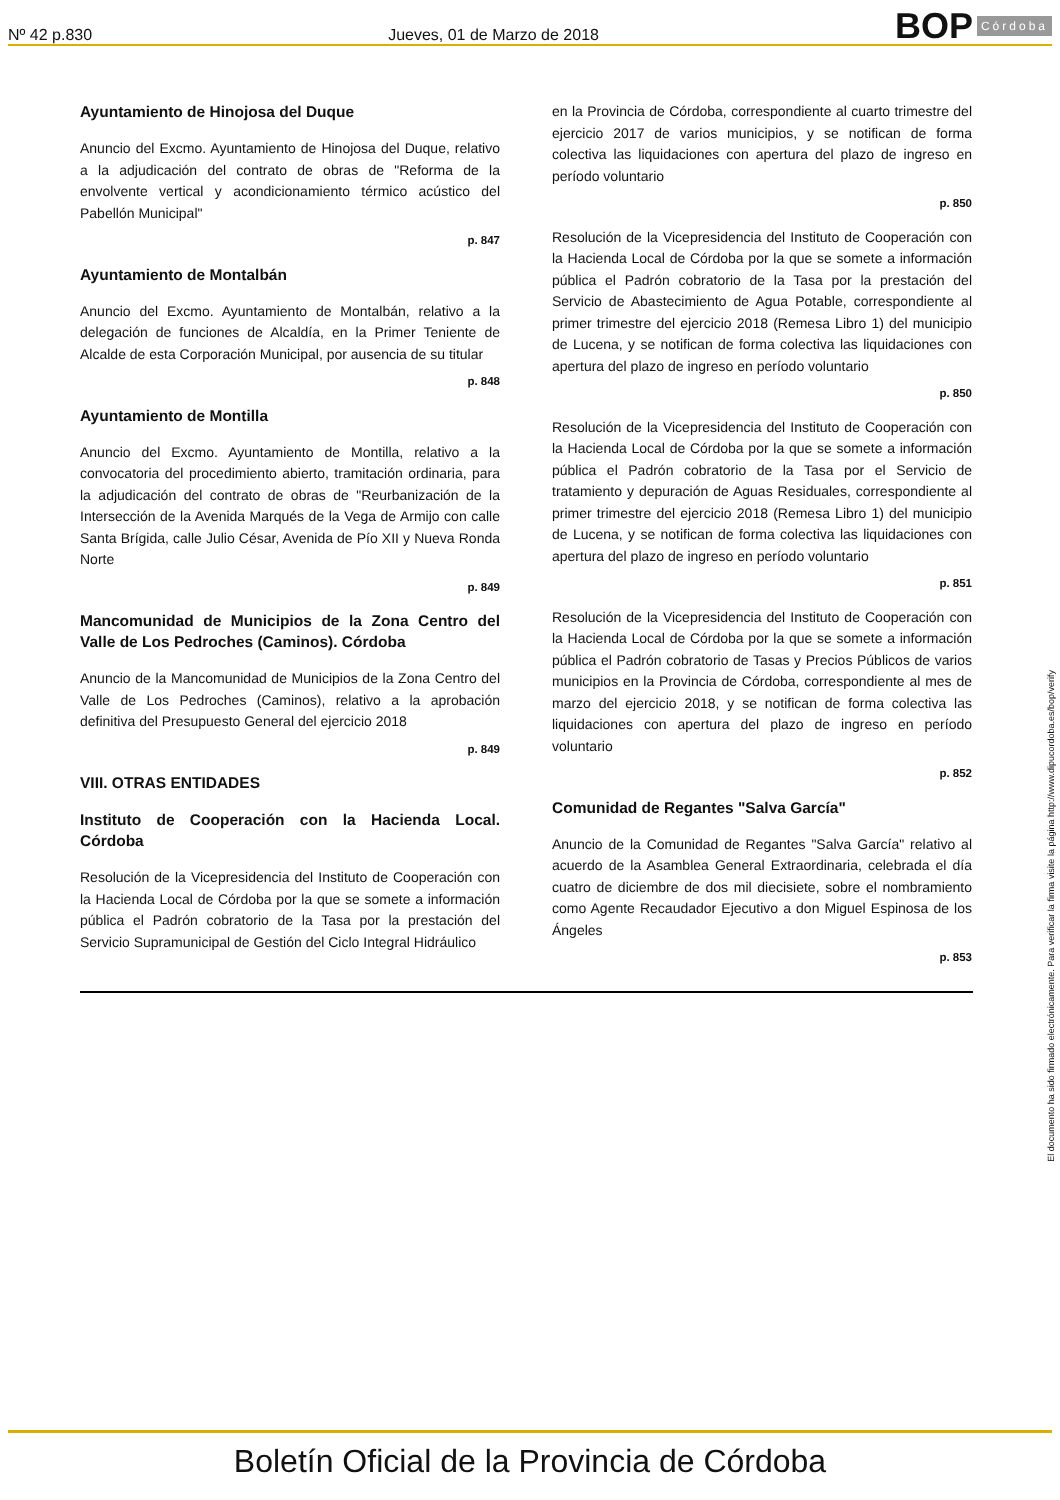Nº 42 p.830 Jueves, 01 de Marzo de 2018 BOP Córdoba
Ayuntamiento de Hinojosa del Duque
Anuncio del Excmo. Ayuntamiento de Hinojosa del Duque, relativo a la adjudicación del contrato de obras de "Reforma de la envolvente vertical y acondicionamiento térmico acústico del Pabellón Municipal"
p. 847
Ayuntamiento de Montalbán
Anuncio del Excmo. Ayuntamiento de Montalbán, relativo a la delegación de funciones de Alcaldía, en la Primer Teniente de Alcalde de esta Corporación Municipal, por ausencia de su titular
p. 848
Ayuntamiento de Montilla
Anuncio del Excmo. Ayuntamiento de Montilla, relativo a la convocatoria del procedimiento abierto, tramitación ordinaria, para la adjudicación del contrato de obras de "Reurbanización de la Intersección de la Avenida Marqués de la Vega de Armijo con calle Santa Brígida, calle Julio César, Avenida de Pío XII y Nueva Ronda Norte
p. 849
Mancomunidad de Municipios de la Zona Centro del Valle de Los Pedroches (Caminos). Córdoba
Anuncio de la Mancomunidad de Municipios de la Zona Centro del Valle de Los Pedroches (Caminos), relativo a la aprobación definitiva del Presupuesto General del ejercicio 2018
p. 849
VIII. OTRAS ENTIDADES
Instituto de Cooperación con la Hacienda Local. Córdoba
Resolución de la Vicepresidencia del Instituto de Cooperación con la Hacienda Local de Córdoba por la que se somete a información pública el Padrón cobratorio de la Tasa por la prestación del Servicio Supramunicipal de Gestión del Ciclo Integral Hidráulico
en la Provincia de Córdoba, correspondiente al cuarto trimestre del ejercicio 2017 de varios municipios, y se notifican de forma colectiva las liquidaciones con apertura del plazo de ingreso en período voluntario
p. 850
Resolución de la Vicepresidencia del Instituto de Cooperación con la Hacienda Local de Córdoba por la que se somete a información pública el Padrón cobratorio de la Tasa por la prestación del Servicio de Abastecimiento de Agua Potable, correspondiente al primer trimestre del ejercicio 2018 (Remesa Libro 1) del municipio de Lucena, y se notifican de forma colectiva las liquidaciones con apertura del plazo de ingreso en período voluntario
p. 850
Resolución de la Vicepresidencia del Instituto de Cooperación con la Hacienda Local de Córdoba por la que se somete a información pública el Padrón cobratorio de la Tasa por el Servicio de tratamiento y depuración de Aguas Residuales, correspondiente al primer trimestre del ejercicio 2018 (Remesa Libro 1) del municipio de Lucena, y se notifican de forma colectiva las liquidaciones con apertura del plazo de ingreso en período voluntario
p. 851
Resolución de la Vicepresidencia del Instituto de Cooperación con la Hacienda Local de Córdoba por la que se somete a información pública el Padrón cobratorio de Tasas y Precios Públicos de varios municipios en la Provincia de Córdoba, correspondiente al mes de marzo del ejercicio 2018, y se notifican de forma colectiva las liquidaciones con apertura del plazo de ingreso en período voluntario
p. 852
Comunidad de Regantes "Salva García"
Anuncio de la Comunidad de Regantes "Salva García" relativo al acuerdo de la Asamblea General Extraordinaria, celebrada el día cuatro de diciembre de dos mil diecisiete, sobre el nombramiento como Agente Recaudador Ejecutivo a don Miguel Espinosa de los Ángeles
p. 853
El documento ha sido firmado electrónicamente. Para verificar la firma visite la página http://www.dipucordoba.es/bop/verify
Boletín Oficial de la Provincia de Córdoba